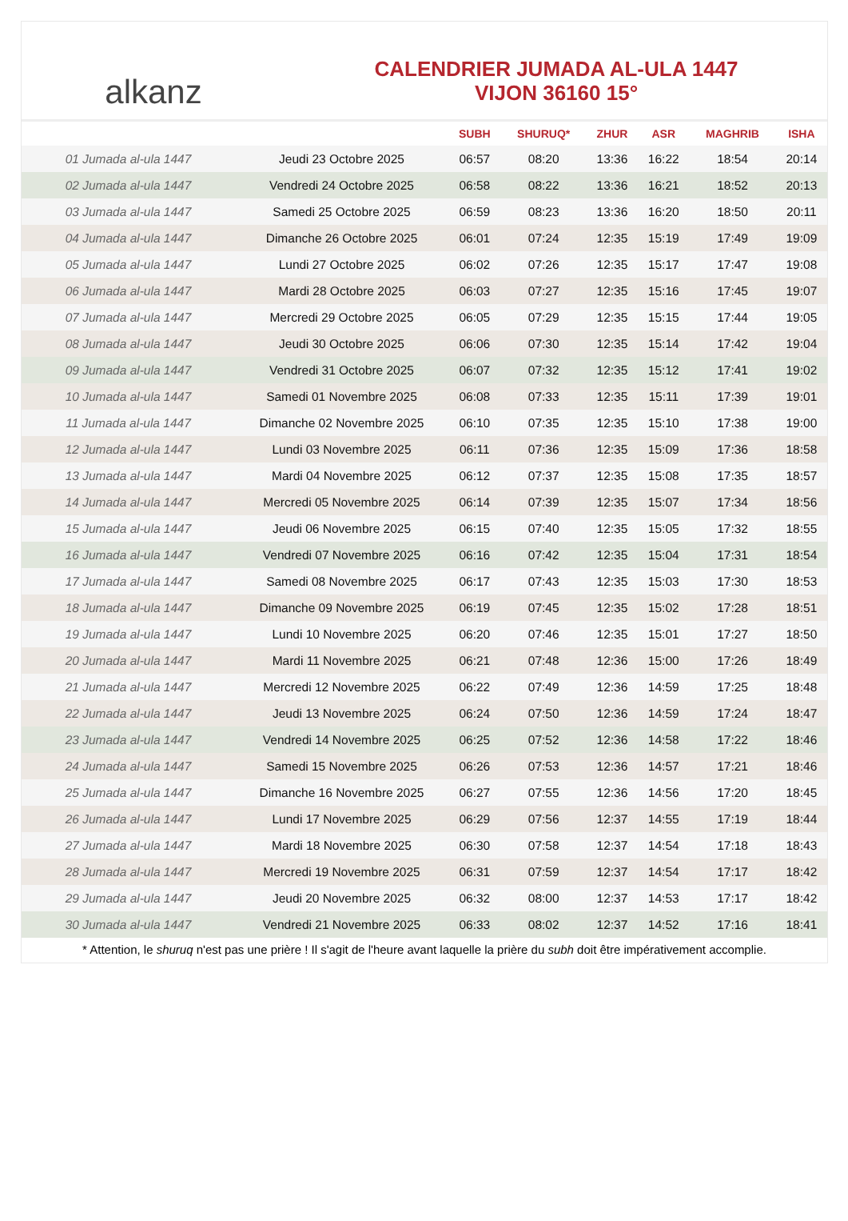alkanz
CALENDRIER JUMADA AL-ULA 1447
VIJON 36160 15°
| | | SUBH | SHURUQ* | ZHUR | ASR | MAGHRIB | ISHA |
| --- | --- | --- | --- | --- | --- | --- | --- |
| 01 Jumada al-ula 1447 | Jeudi 23 Octobre 2025 | 06:57 | 08:20 | 13:36 | 16:22 | 18:54 | 20:14 |
| 02 Jumada al-ula 1447 | Vendredi 24 Octobre 2025 | 06:58 | 08:22 | 13:36 | 16:21 | 18:52 | 20:13 |
| 03 Jumada al-ula 1447 | Samedi 25 Octobre 2025 | 06:59 | 08:23 | 13:36 | 16:20 | 18:50 | 20:11 |
| 04 Jumada al-ula 1447 | Dimanche 26 Octobre 2025 | 06:01 | 07:24 | 12:35 | 15:19 | 17:49 | 19:09 |
| 05 Jumada al-ula 1447 | Lundi 27 Octobre 2025 | 06:02 | 07:26 | 12:35 | 15:17 | 17:47 | 19:08 |
| 06 Jumada al-ula 1447 | Mardi 28 Octobre 2025 | 06:03 | 07:27 | 12:35 | 15:16 | 17:45 | 19:07 |
| 07 Jumada al-ula 1447 | Mercredi 29 Octobre 2025 | 06:05 | 07:29 | 12:35 | 15:15 | 17:44 | 19:05 |
| 08 Jumada al-ula 1447 | Jeudi 30 Octobre 2025 | 06:06 | 07:30 | 12:35 | 15:14 | 17:42 | 19:04 |
| 09 Jumada al-ula 1447 | Vendredi 31 Octobre 2025 | 06:07 | 07:32 | 12:35 | 15:12 | 17:41 | 19:02 |
| 10 Jumada al-ula 1447 | Samedi 01 Novembre 2025 | 06:08 | 07:33 | 12:35 | 15:11 | 17:39 | 19:01 |
| 11 Jumada al-ula 1447 | Dimanche 02 Novembre 2025 | 06:10 | 07:35 | 12:35 | 15:10 | 17:38 | 19:00 |
| 12 Jumada al-ula 1447 | Lundi 03 Novembre 2025 | 06:11 | 07:36 | 12:35 | 15:09 | 17:36 | 18:58 |
| 13 Jumada al-ula 1447 | Mardi 04 Novembre 2025 | 06:12 | 07:37 | 12:35 | 15:08 | 17:35 | 18:57 |
| 14 Jumada al-ula 1447 | Mercredi 05 Novembre 2025 | 06:14 | 07:39 | 12:35 | 15:07 | 17:34 | 18:56 |
| 15 Jumada al-ula 1447 | Jeudi 06 Novembre 2025 | 06:15 | 07:40 | 12:35 | 15:05 | 17:32 | 18:55 |
| 16 Jumada al-ula 1447 | Vendredi 07 Novembre 2025 | 06:16 | 07:42 | 12:35 | 15:04 | 17:31 | 18:54 |
| 17 Jumada al-ula 1447 | Samedi 08 Novembre 2025 | 06:17 | 07:43 | 12:35 | 15:03 | 17:30 | 18:53 |
| 18 Jumada al-ula 1447 | Dimanche 09 Novembre 2025 | 06:19 | 07:45 | 12:35 | 15:02 | 17:28 | 18:51 |
| 19 Jumada al-ula 1447 | Lundi 10 Novembre 2025 | 06:20 | 07:46 | 12:35 | 15:01 | 17:27 | 18:50 |
| 20 Jumada al-ula 1447 | Mardi 11 Novembre 2025 | 06:21 | 07:48 | 12:36 | 15:00 | 17:26 | 18:49 |
| 21 Jumada al-ula 1447 | Mercredi 12 Novembre 2025 | 06:22 | 07:49 | 12:36 | 14:59 | 17:25 | 18:48 |
| 22 Jumada al-ula 1447 | Jeudi 13 Novembre 2025 | 06:24 | 07:50 | 12:36 | 14:59 | 17:24 | 18:47 |
| 23 Jumada al-ula 1447 | Vendredi 14 Novembre 2025 | 06:25 | 07:52 | 12:36 | 14:58 | 17:22 | 18:46 |
| 24 Jumada al-ula 1447 | Samedi 15 Novembre 2025 | 06:26 | 07:53 | 12:36 | 14:57 | 17:21 | 18:46 |
| 25 Jumada al-ula 1447 | Dimanche 16 Novembre 2025 | 06:27 | 07:55 | 12:36 | 14:56 | 17:20 | 18:45 |
| 26 Jumada al-ula 1447 | Lundi 17 Novembre 2025 | 06:29 | 07:56 | 12:37 | 14:55 | 17:19 | 18:44 |
| 27 Jumada al-ula 1447 | Mardi 18 Novembre 2025 | 06:30 | 07:58 | 12:37 | 14:54 | 17:18 | 18:43 |
| 28 Jumada al-ula 1447 | Mercredi 19 Novembre 2025 | 06:31 | 07:59 | 12:37 | 14:54 | 17:17 | 18:42 |
| 29 Jumada al-ula 1447 | Jeudi 20 Novembre 2025 | 06:32 | 08:00 | 12:37 | 14:53 | 17:17 | 18:42 |
| 30 Jumada al-ula 1447 | Vendredi 21 Novembre 2025 | 06:33 | 08:02 | 12:37 | 14:52 | 17:16 | 18:41 |
* Attention, le shuruq n'est pas une prière ! Il s'agit de l'heure avant laquelle la prière du subh doit être impérativement accomplie.